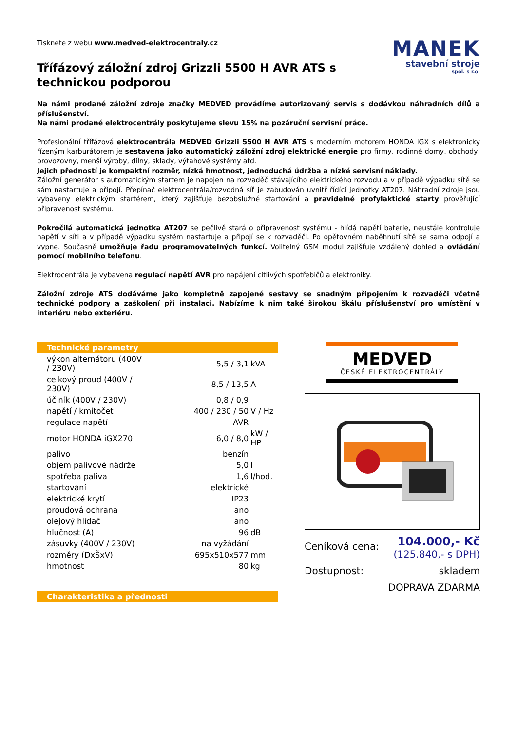Tisknete z webu www.medved-elektrocentraly.cz
Třífázový záložní zdroj Grizzli 5500 H AVR ATS s technickou podporou
MANEK
stavební stroje
spol. s r.o.
Na námi prodané záložní zdroje značky MEDVED provádíme autorizovaný servis s dodávkou náhradních dílů a příslušenství.
Na námi prodané elektrocentrály poskytujeme slevu 15% na pozáruční servisní práce.
Profesionální třífázová elektrocentrála MEDVED Grizzli 5500 H AVR ATS s moderním motorem HONDA iGX s elektronicky řízeným karburátorem je sestavena jako automatický záložní zdroj elektrické energie pro firmy, rodinné domy, obchody, provozovny, menší výroby, dílny, sklady, výtahové systémy atd.
Jejich předností je kompaktní rozměr, nízká hmotnost, jednoduchá údržba a nízké servisní náklady.
Záložní generátor s automatickým startem je napojen na rozvaděč stávajícího elektrického rozvodu a v případě výpadku sítě se sám nastartuje a připojí. Přepínač elektrocentrála/rozvodná síť je zabudován uvnitř řídící jednotky AT207. Náhradní zdroje jsou vybaveny elektrickým startérem, který zajišťuje bezobslužné startování a pravidelné profylaktické starty prověřující připravenost systému.
Pokročilá automatická jednotka AT207 se pečlivě stará o připravenost systému - hlídá napětí baterie, neustále kontroluje napětí v síti a v případě výpadku systém nastartuje a připojí se k rozvaděči. Po opětovném naběhnutí sítě se sama odpojí a vypne. Současně umožňuje řadu programovatelných funkcí. Volitelný GSM modul zajišťuje vzdálený dohled a ovládání pomocí mobilního telefonu.
Elektrocentrála je vybavena regulací napětí AVR pro napájení citlivých spotřebičů a elektroniky.
Záložní zdroje ATS dodáváme jako kompletně zapojené sestavy se snadným připojením k rozvaděči včetně technické podpory a zaškolení při instalaci. Nabízíme k nim také širokou škálu příslušenství pro umístění v interiéru nebo exteriéru.
Technické parametry
| výkon alternátoru (400V / 230V) | 5,5 / 3,1 | kVA |
| celkový proud (400V / 230V) | 8,5 / 13,5 | A |
| účiník (400V / 230V) | 0,8 / 0,9 | |
| napětí / kmitočet | 400 / 230 / 50 | V / Hz |
| regulace napětí | AVR | |
| motor HONDA iGX270 | 6,0 / 8,0 | kW / HP |
| palivo | benzín | |
| objem palivové nádrže | 5,0 | l |
| spotřeba paliva | 1,6 | l/hod. |
| startování | elektrické | |
| elektrické krytí | IP23 | |
| proudová ochrana | ano | |
| olejový hlídač | ano | |
| hlučnost (A) | 96 | dB |
| zásuvky (400V / 230V) | na vyžádání | |
| rozměry (DxŠxV) | 695x510x577 | mm |
| hmotnost | 80 | kg |
Charakteristika a přednosti
MEDVED
ČESKÉ ELEKTROCENTRÁLY
Ceníková cena: 104.000,- Kč
(125.840,- s DPH)
Dostupnost: skladem
DOPRAVA ZDARMA